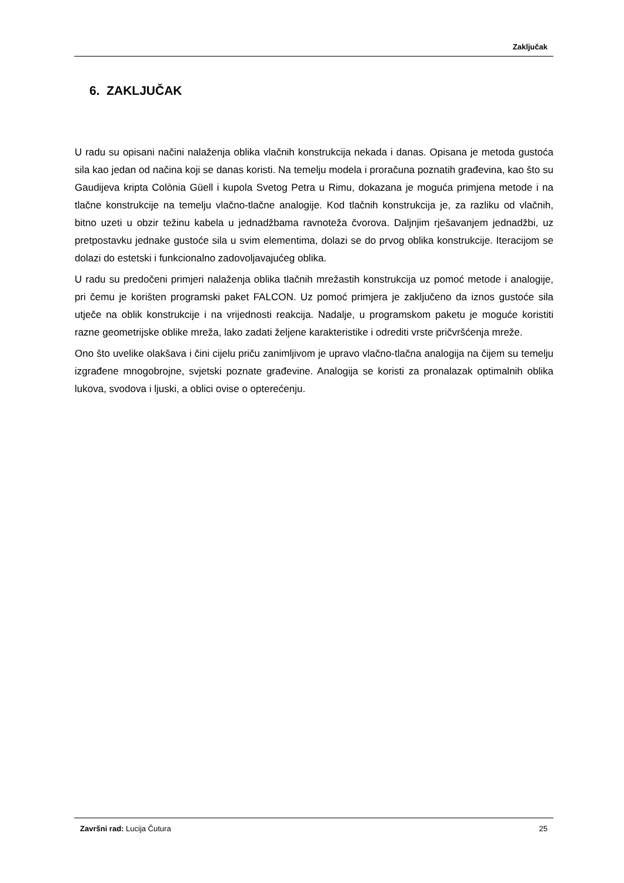Zaključak
6. ZAKLJUČAK
U radu su opisani načini nalaženja oblika vlačnih konstrukcija nekada i danas. Opisana je metoda gustoća sila kao jedan od načina koji se danas koristi. Na temelju modela i proračuna poznatih građevina, kao što su Gaudijeva kripta Colònia Güell i kupola Svetog Petra u Rimu, dokazana je moguća primjena metode i na tlačne konstrukcije na temelju vlačno-tlačne analogije. Kod tlačnih konstrukcija je, za razliku od vlačnih, bitno uzeti u obzir težinu kabela u jednadžbama ravnoteža čvorova. Daljnjim rješavanjem jednadžbi, uz pretpostavku jednake gustoće sila u svim elementima, dolazi se do prvog oblika konstrukcije. Iteracijom se dolazi do estetski i funkcionalno zadovoljavajućeg oblika.
U radu su predočeni primjeri nalaženja oblika tlačnih mrežastih konstrukcija uz pomoć metode i analogije, pri čemu je korišten programski paket FALCON. Uz pomoć primjera je zaključeno da iznos gustoće sila utječe na oblik konstrukcije i na vrijednosti reakcija. Nadalje, u programskom paketu je moguće koristiti razne geometrijske oblike mreža, lako zadati željene karakteristike i odrediti vrste pričvršćenja mreže.
Ono što uvelike olakšava i čini cijelu priču zanimljivom je upravo vlačno-tlačna analogija na čijem su temelju izgrađene mnogobrojne, svjetski poznate građevine. Analogija se koristi za pronalazak optimalnih oblika lukova, svodova i ljuski, a oblici ovise o opterećenju.
Završni rad: Lucija Čutura 25